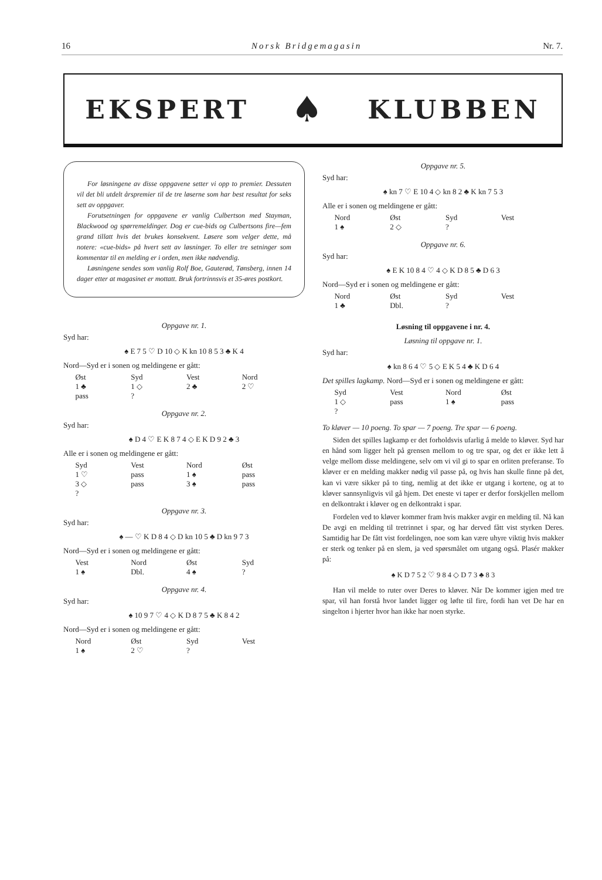16 Norsk Bridgemagasin Nr. 7.
EKSPERT ♠ KLUBBEN
For løsningene av disse oppgavene setter vi opp to premier. Dessuten vil det bli utdelt årspremier til de tre løserne som har best resultat for seks sett av oppgaver.
Forutsetningen for oppgavene er vanlig Culbertson med Stayman, Blackwood og spørremeldinger. Dog er cue-bids og Culbertsons fire—fem grand tillatt hvis det brukes konsekvent. Løsere som velger dette, må notere: «cue-bids» på hvert sett av løsninger. To eller tre setninger som kommentar til en melding er i orden, men ikke nødvendig.
Løsningene sendes som vanlig Rolf Boe, Gauterød, Tønsberg, innen 14 dager etter at magasinet er mottatt. Bruk fortrinnsvis et 35-øres postkort.
Oppgave nr. 1.
Syd har:
♠ E 7 5 ♡ D 10 ◇ K kn 10 8 5 3 ♣ K 4
Nord—Syd er i sonen og meldingene er gått:
| Øst | Syd | Vest | Nord |
| --- | --- | --- | --- |
| 1 ♣ | 1 ◇ | 2 ♣ | 2 ♡ |
| pass | ? | | |
Oppgave nr. 2.
Syd har:
♠ D 4 ♡ E K 8 7 4 ◇ E K D 9 2 ♣ 3
Alle er i sonen og meldingene er gått:
| Syd | Vest | Nord | Øst |
| --- | --- | --- | --- |
| 1 ♡ | pass | 1 ♠ | pass |
| 3 ◇ | pass | 3 ♠ | pass |
| ? | | | |
Oppgave nr. 3.
Syd har:
♠ — ♡ K D 8 4 ◇ D kn 10 5 ♣ D kn 9 7 3
Nord—Syd er i sonen og meldingene er gått:
| Vest | Nord | Øst | Syd |
| --- | --- | --- | --- |
| 1 ♠ | Dbl. | 4 ♠ | ? |
Oppgave nr. 4.
Syd har:
♠ 10 9 7 ♡ 4 ◇ K D 8 7 5 ♣ K 8 4 2
Nord—Syd er i sonen og meldingene er gått:
| Nord | Øst | Syd | Vest |
| --- | --- | --- | --- |
| 1 ♠ | 2 ♡ | ? | |
Oppgave nr. 5.
Syd har:
♠ kn 7 ♡ E 10 4 ◇ kn 8 2 ♣ K kn 7 5 3
Alle er i sonen og meldingene er gått:
| Nord | Øst | Syd | Vest |
| --- | --- | --- | --- |
| 1 ♠ | 2 ◇ | ? | |
Oppgave nr. 6.
Syd har:
♠ E K 10 8 4 ♡ 4 ◇ K D 8 5 ♣ D 6 3
Nord—Syd er i sonen og meldingene er gått:
| Nord | Øst | Syd | Vest |
| --- | --- | --- | --- |
| 1 ♣ | Dbl. | ? | |
Løsning til oppgavene i nr. 4.
Løsning til oppgave nr. 1.
Syd har:
♠ kn 8 6 4 ♡ 5 ◇ E K 5 4 ♣ K D 6 4
Det spilles lagkamp. Nord—Syd er i sonen og meldingene er gått:
| Syd | Vest | Nord | Øst |
| --- | --- | --- | --- |
| 1 ◇ | pass | 1 ♠ | pass |
| ? | | | |
To kløver — 10 poeng. To spar — 7 poeng. Tre spar — 6 poeng.
Siden det spilles lagkamp er det forholdsvis ufarlig å melde to kløver. Syd har en hånd som ligger helt på grensen mellom to og tre spar, og det er ikke lett å velge mellom disse meldingene, selv om vi vil gi to spar en orliten preferanse. To kløver er en melding makker nødig vil passe på, og hvis han skulle finne på det, kan vi være sikker på to ting, nemlig at det ikke er utgang i kortene, og at to kløver sannsynligvis vil gå hjem. Det eneste vi taper er derfor forskjellen mellom en delkontrakt i kløver og en delkontrakt i spar.
Fordelen ved to kløver kommer fram hvis makker avgir en melding til. Nå kan De avgi en melding til tretrinnet i spar, og har derved fått vist styrken Deres. Samtidig har De fått vist fordelingen, noe som kan være uhyre viktig hvis makker er sterk og tenker på en slem, ja ved spørsmålet om utgang også. Plasér makker på:
♠ K D 7 5 2 ♡ 9 8 4 ◇ D 7 3 ♣ 8 3
Han vil melde to ruter over Deres to kløver. Når De kommer igjen med tre spar, vil han forstå hvor landet ligger og løfte til fire, fordi han vet De har en singelton i hjerter hvor han ikke har noen styrke.